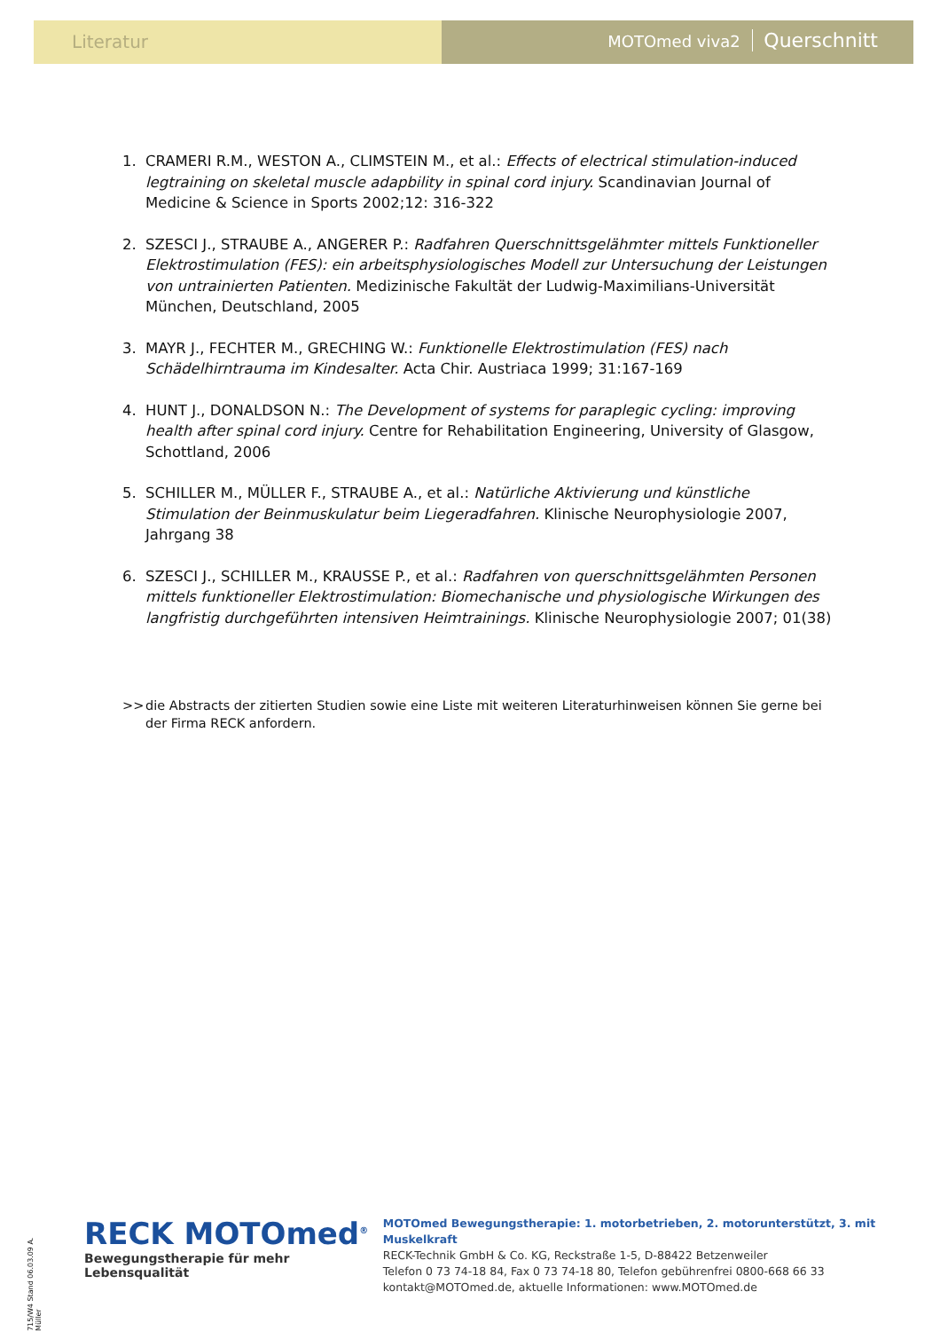Literatur MOTOmed viva2 Querschnitt
1. CRAMERI R.M., WESTON A., CLIMSTEIN M., et al.: Effects of electrical stimulation-induced legtraining on skeletal muscle adapbility in spinal cord injury. Scandinavian Journal of Medicine & Science in Sports 2002;12: 316-322
2. SZESCI J., STRAUBE A., ANGERER P.: Radfahren Querschnittsgelähmter mittels Funktioneller Elektrostimulation (FES): ein arbeitsphysiologisches Modell zur Untersuchung der Leistungen von untrainierten Patienten. Medizinische Fakultät der Ludwig-Maximilians-Universität München, Deutschland, 2005
3. MAYR J., FECHTER M., GRECHING W.: Funktionelle Elektrostimulation (FES) nach Schädelhirntrauma im Kindesalter. Acta Chir. Austriaca 1999; 31:167-169
4. HUNT J., DONALDSON N.: The Development of systems for paraplegic cycling: improving health after spinal cord injury. Centre for Rehabilitation Engineering, University of Glasgow, Schottland, 2006
5. SCHILLER M., MÜLLER F., STRAUBE A., et al.: Natürliche Aktivierung und künstliche Stimulation der Beinmuskulatur beim Liegeradfahren. Klinische Neurophysiologie 2007, Jahrgang 38
6. SZESCI J., SCHILLER M., KRAUSSE P., et al.: Radfahren von querschnittsgelähmten Personen mittels funktioneller Elektrostimulation: Biomechanische und physiologische Wirkungen des langfristig durchgeführten intensiven Heimtrainings. Klinische Neurophysiologie 2007; 01(38)
>> die Abstracts der zitierten Studien sowie eine Liste mit weiteren Literaturhinweisen können Sie gerne bei der Firma RECK anfordern.
715/W4 Stand 06.03.09 A. Müller
RECK MOTOmed<sup>®</sup>
Bewegungstherapie für mehr Lebensqualität
MOTOmed Bewegungstherapie: 1. motorbetrieben, 2. motorunterstützt, 3. mit Muskelkraft
RECK-Technik GmbH & Co. KG, Reckstraße 1-5, D-88422 Betzenweiler
Telefon 0 73 74-18 84, Fax 0 73 74-18 80, Telefon gebührenfrei 0800-668 66 33
kontakt@MOTOmed.de, aktuelle Informationen: www.MOTOmed.de